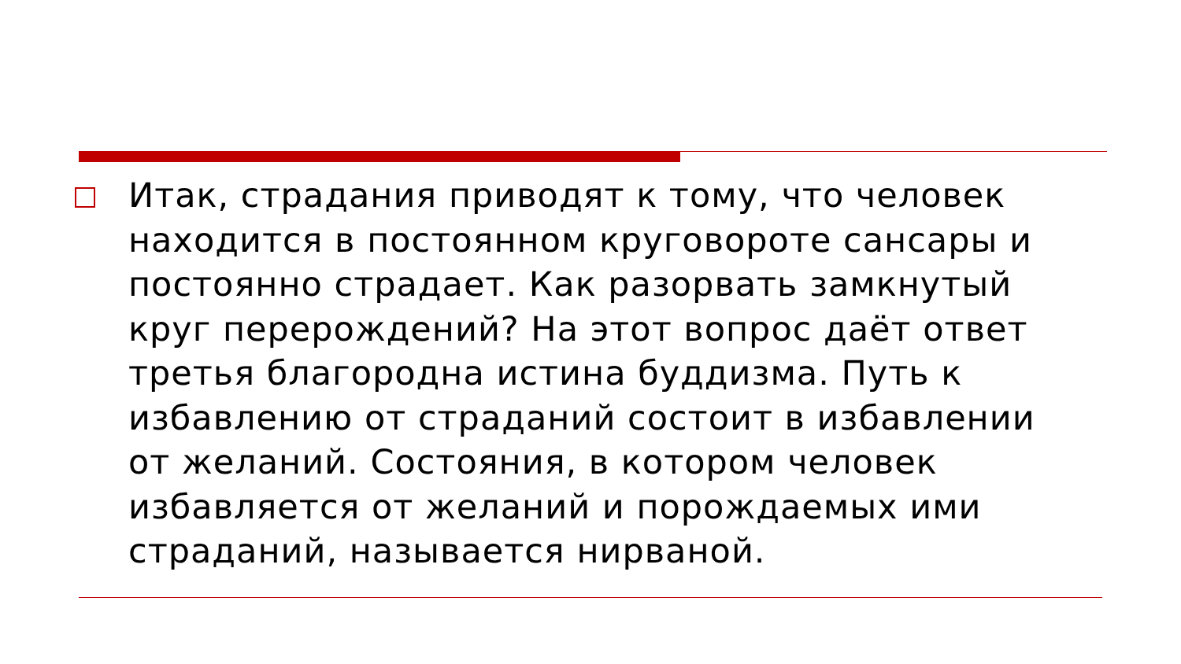Итак, страдания приводят к тому, что человек находится в постоянном круговороте сансары и постоянно страдает. Как разорвать замкнутый круг перерождений? На этот вопрос даёт ответ третья благородна истина буддизма. Путь к избавлению от страданий состоит в избавлении от желаний. Состояния, в котором человек избавляется от желаний и порождаемых ими страданий, называется нирваной.